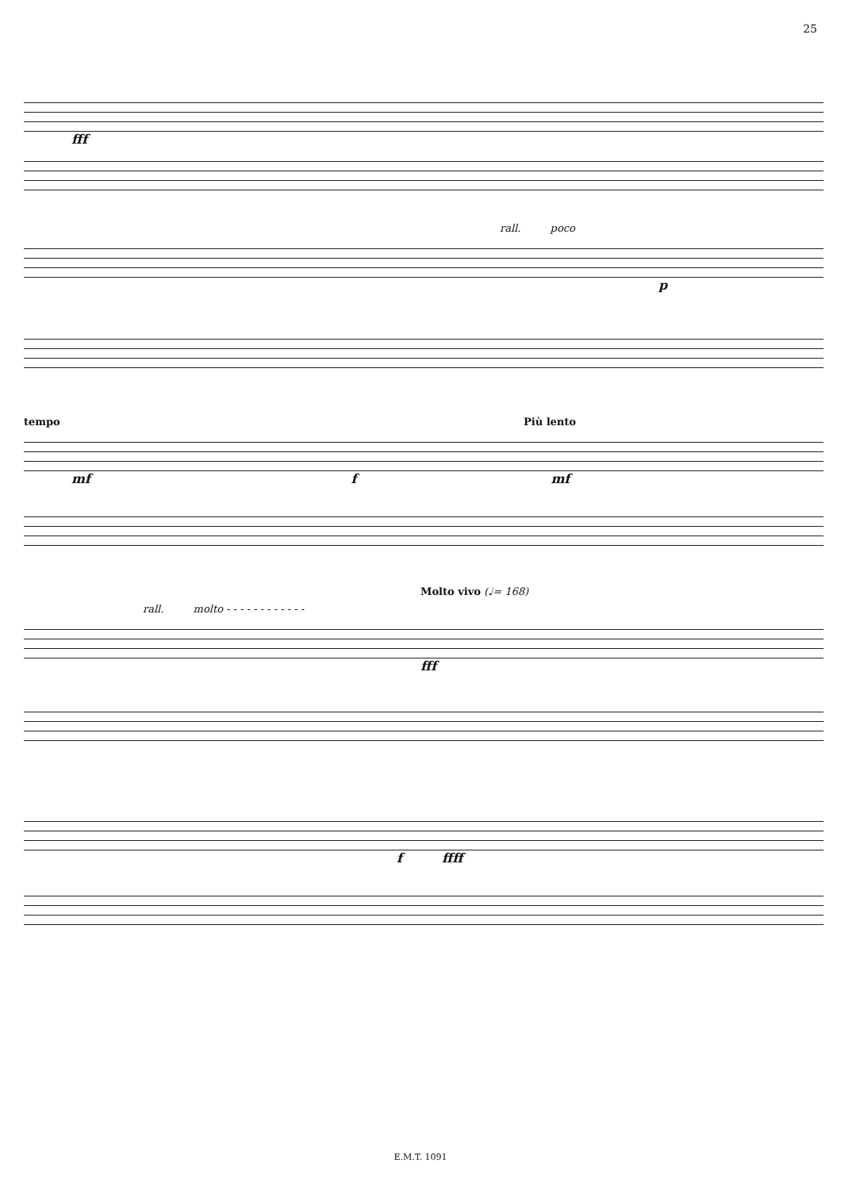25
fff
rall. poco
p
tempo Più lento
mf f mf
Molto vivo (♩= 168)
rall. molto - - - - - - - - - - - -
fff
f ffff
E.M.T. 1091